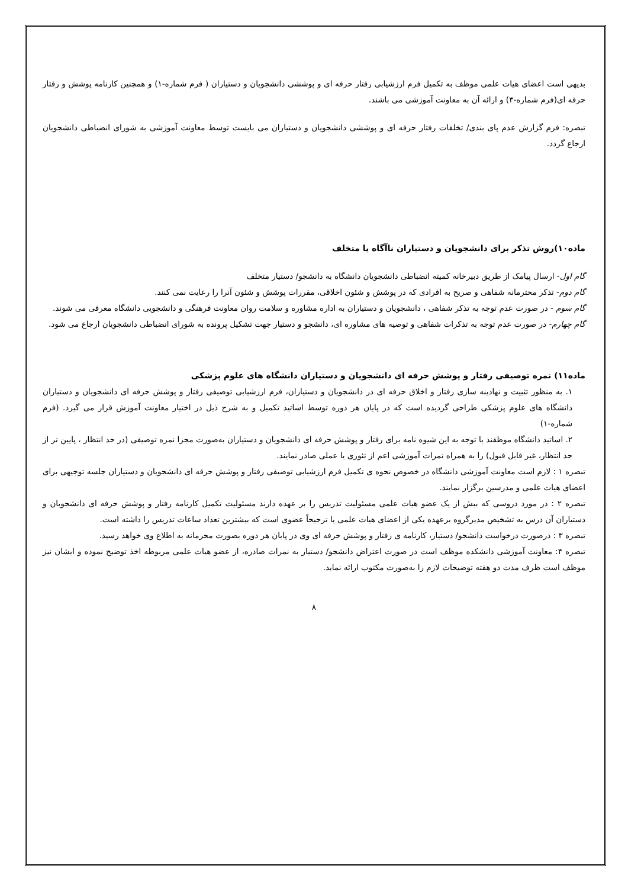بدیهی است اعضای هیات علمی موظف به تکمیل فرم ارزشیابی رفتار حرفه ای و پوششی دانشجویان و دستیاران ( فرم شماره-۱) و همچنین کارنامه پوشش و رفتار حرفه ای(فرم شماره-۳) و ارائه آن به معاونت آموزشی می باشند.
تبصره: فرم گزارش عدم پای بندی/ تخلفات رفتار حرفه ای و پوششی دانشجویان و دستیاران می بایست توسط معاونت آموزشی به شورای انضباطی دانشجویان ارجاع گردد.
ماده۱۰)روش تذکر برای دانشجویان و دستیاران ناآگاه یا متخلف
گام اول- ارسال پیامک از طریق دبیرخانه کمیته انضباطی دانشجویان دانشگاه به دانشجو/ دستیار متخلف
گام دوم- تذکر محترمانه شفاهی و صریح به افرادی که در پوشش و شئون اخلاقی، مقررات پوشش و شئون آنرا را رعایت نمی کنند.
گام سوم - در صورت عدم توجه به تذکر شفاهی ، دانشجویان و دستیاران به اداره مشاوره و سلامت روان معاونت فرهنگی و دانشجویی دانشگاه معرفی می شوند.
گام چهارم- در صورت عدم توجه به تذکرات شفاهی و توصیه های مشاوره ای، دانشجو و دستیار جهت تشکیل پرونده به شورای انضباطی دانشجویان ارجاع می شود.
ماده۱۱) نمره توصیفی رفتار و پوشش حرفه ای دانشجویان و دستیاران دانشگاه های علوم پزشکی
۱. به منظور تثبیت و نهادینه سازی رفتار و اخلاق حرفه ای در دانشجویان و دستیاران، فرم ارزشیابی توصیفی رفتار و پوشش حرفه ای دانشجویان و دستیاران دانشگاه های علوم پزشکی طراحی گردیده است که در پایان هر دوره توسط اساتید تکمیل و به شرح ذیل در اختیار معاونت آموزش قرار می گیرد. (فرم شماره-۱)
۲. اساتید دانشگاه موظفند با توجه به این شیوه نامه برای رفتار و پوشش حرفه ای دانشجویان و دستیاران به‌صورت مجزا نمره توصیفی (در حد انتظار ، پایین تر از حد انتظار، غیر قابل قبول) را به همراه نمرات آموزشی اعم از تئوری یا عملی صادر نمایند.
تبصره ۱ : لازم است معاونت آموزشی دانشگاه در خصوص نحوه ی تکمیل فرم ارزشیابی توصیفی رفتار و پوشش حرفه ای دانشجویان و دستیاران جلسه توجیهی برای اعضای هیات علمی و مدرسین برگزار نمایند.
تبصره ۲ : در مورد دروسی که بیش از یک عضو هیات علمی مسئولیت تدریس را بر عهده دارند مسئولیت تکمیل کارنامه رفتار و پوشش حرفه ای دانشجویان و دستیاران آن درس به تشخیص مدیرگروه برعهده یکی از اعضای هیات علمی یا ترجیحاً عضوی است که بیشترین تعداد ساعات تدریس را داشته است.
تبصره ۳ : درصورت درخواست دانشجو/ دستیار، کارنامه ی رفتار و پوشش حرفه ای وی در پایان هر دوره بصورت محرمانه به اطلاع وی خواهد رسید.
تبصره ۴: معاونت آموزشی دانشکده موظف است در صورت اعتراض دانشجو/ دستیار به نمرات صادره، از عضو هیات علمی مربوطه اخذ توضیح نموده و ایشان نیز موظف است ظرف مدت دو هفته توضیحات لازم را به‌صورت مکتوب ارائه نماید.
۸